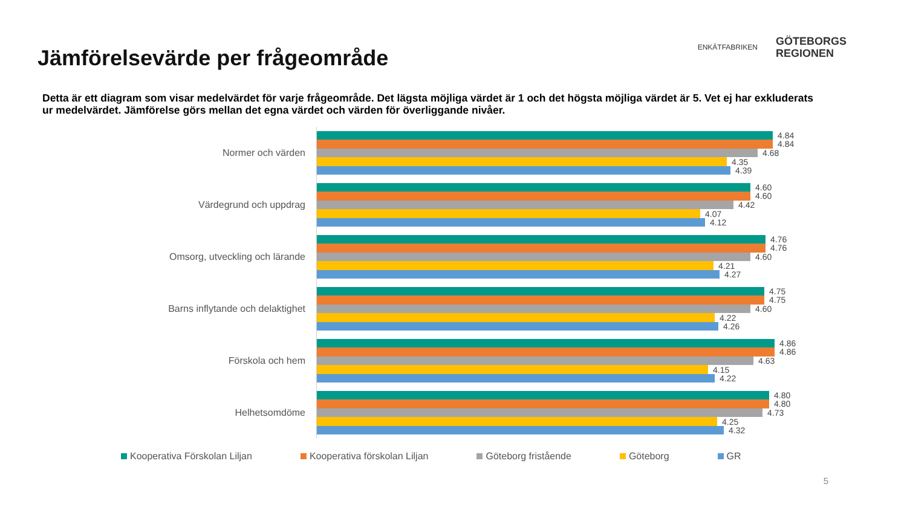Jämförelsevärde per frågeområde
ENKÄTFABRIKEN
GÖTEBORGS
REGIONEN
Detta är ett diagram som visar medelvärdet för varje frågeområde. Det lägsta möjliga värdet är 1 och det högsta möjliga värdet är 5. Vet ej har exkluderats ur medelvärdet. Jämförelse görs mellan det egna värdet och värden för överliggande nivåer.
Normer och värden
4.84
4.84
4.68
4.35
4.39
Värdegrund och uppdrag
4.60
4.60
4.42
4.07
4.12
Omsorg, utveckling och lärande
4.76
4.76
4.60
4.21
4.27
Barns inflytande och delaktighet
4.75
4.75
4.60
4.22
4.26
Förskola och hem
4.86
4.86
4.63
4.15
4.22
Helhetsomdöme
4.80
4.80
4.73
4.25
4.32
Kooperativa Förskolan Liljan Kooperativa förskolan Liljan Göteborg fristående Göteborg GR
5